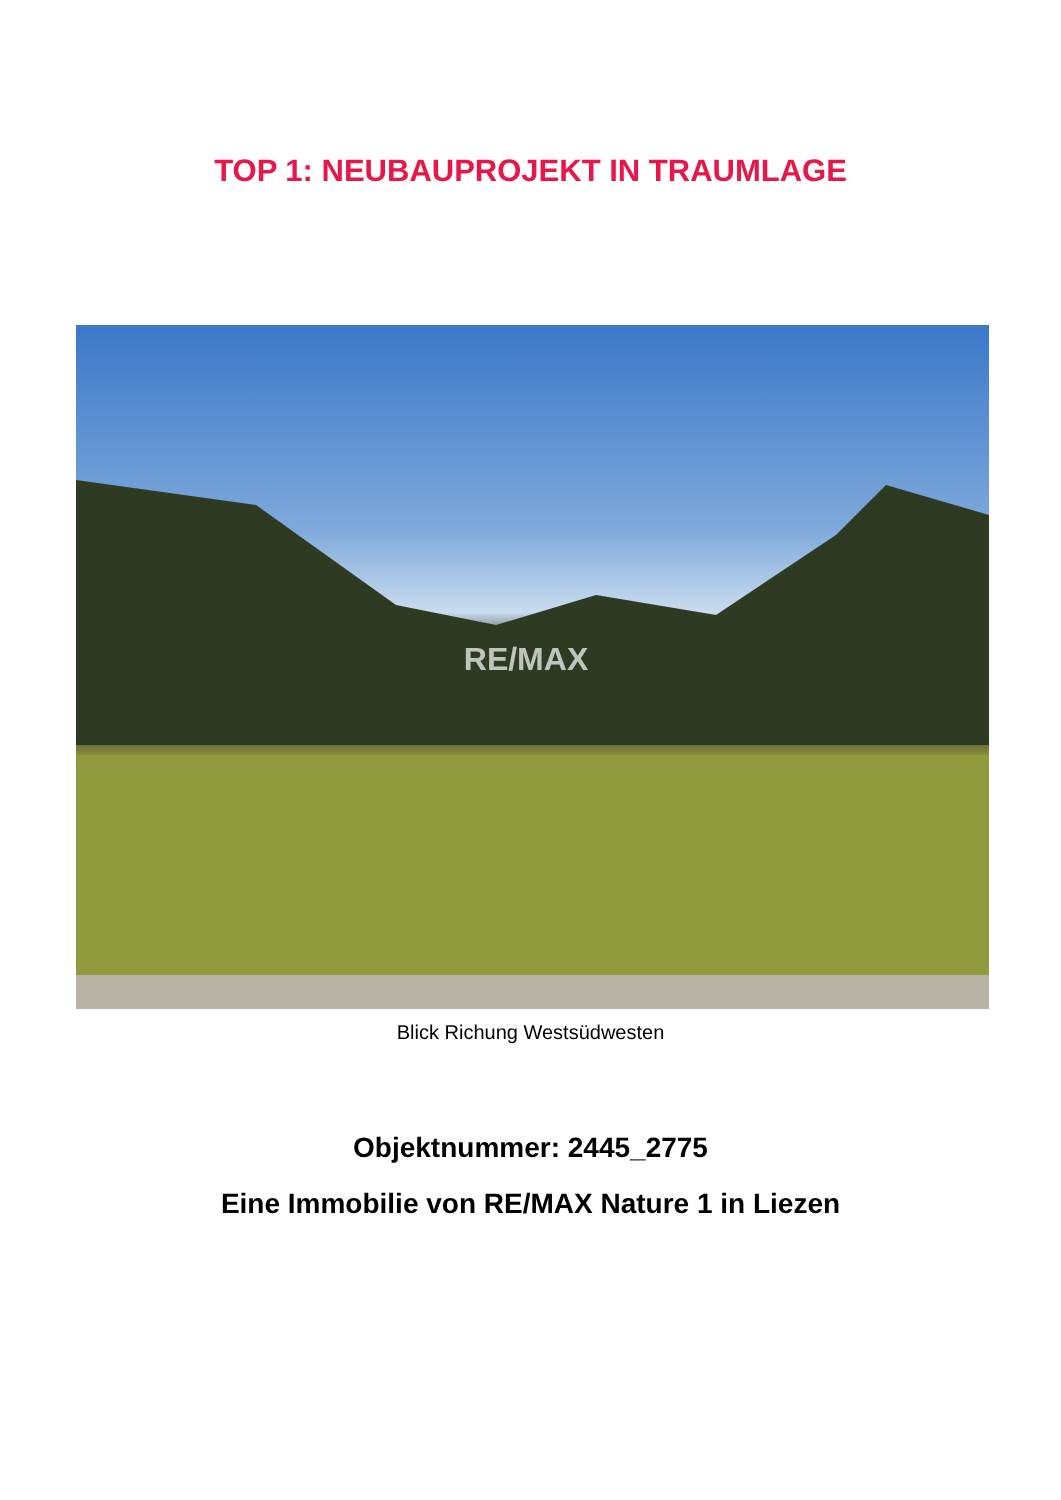TOP 1: NEUBAUPROJEKT IN TRAUMLAGE
RE/MAX
Blick Richung Westsüdwesten
Objektnummer: 2445_2775
Eine Immobilie von RE/MAX Nature 1 in Liezen